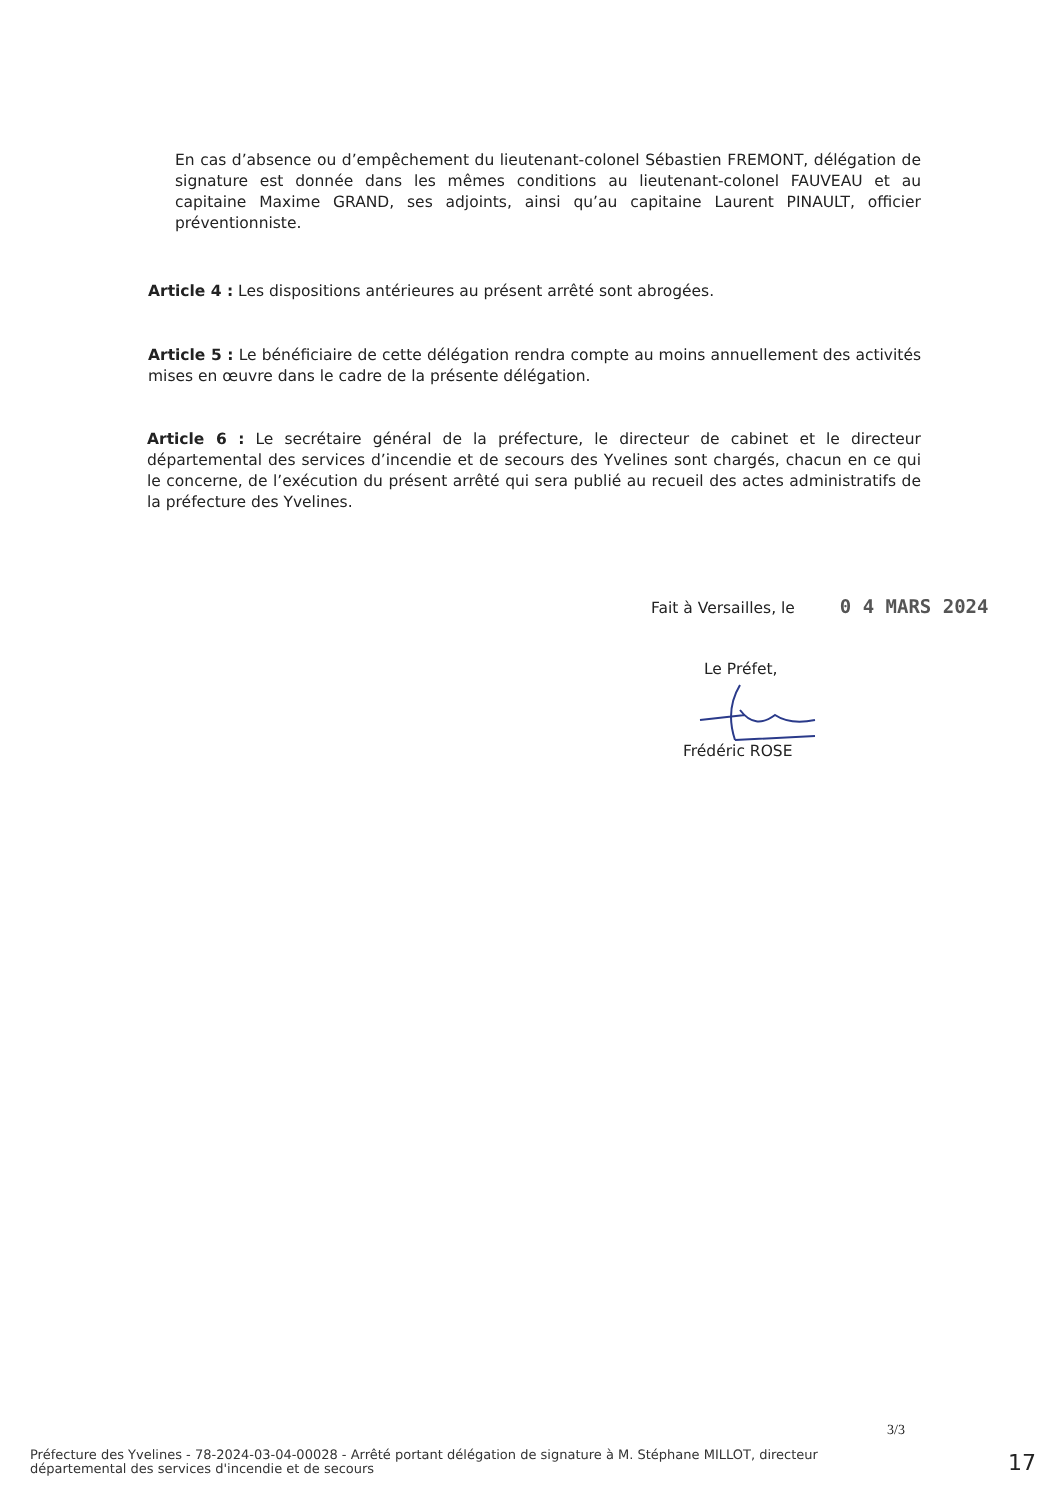En cas d’absence ou d’empêchement du lieutenant-colonel Sébastien FREMONT, délégation de signature est donnée dans les mêmes conditions au lieutenant-colonel FAUVEAU et au capitaine Maxime GRAND, ses adjoints, ainsi qu’au capitaine Laurent PINAULT, officier préventionniste.
Article 4 : Les dispositions antérieures au présent arrêté sont abrogées.
Article 5 : Le bénéficiaire de cette délégation rendra compte au moins annuellement des activités mises en œuvre dans le cadre de la présente délégation.
Article 6 : Le secrétaire général de la préfecture, le directeur de cabinet et le directeur départemental des services d’incendie et de secours des Yvelines sont chargés, chacun en ce qui le concerne, de l’exécution du présent arrêté qui sera publié au recueil des actes administratifs de la préfecture des Yvelines.
Fait à Versailles, le 0 4 MARS 2024
Le Préfet,
Frédéric ROSE
3/3
Préfecture des Yvelines - 78-2024-03-04-00028 - Arrêté portant délégation de signature à M. Stéphane MILLOT, directeur départemental des services d'incendie et de secours
17